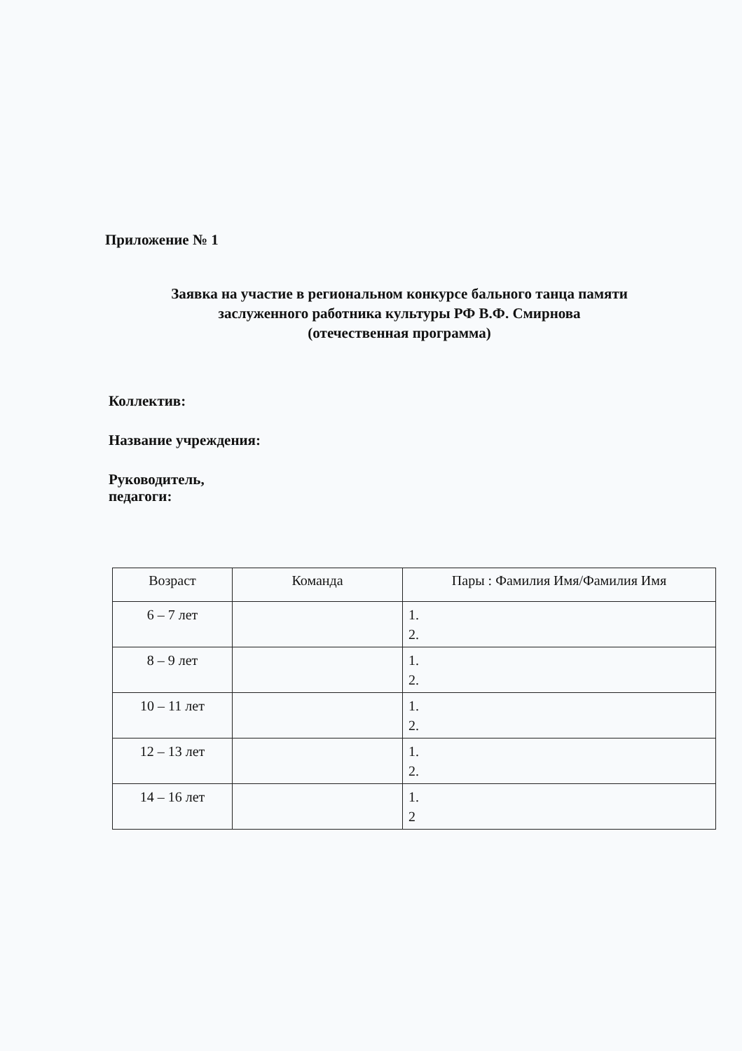Приложение № 1
Заявка на участие в региональном конкурсе бального танца памяти
заслуженного работника культуры РФ В.Ф. Смирнова
(отечественная программа)
Коллектив:
Название учреждения:
Руководитель,
педагоги:
| Возраст | Команда | Пары : Фамилия Имя/Фамилия Имя |
| --- | --- | --- |
| 6 – 7 лет | | 1. 2. |
| 8 – 9 лет | | 1. 2. |
| 10 – 11 лет | | 1. 2. |
| 12 – 13 лет | | 1. 2. |
| 14 – 16 лет | | 1. 2 |